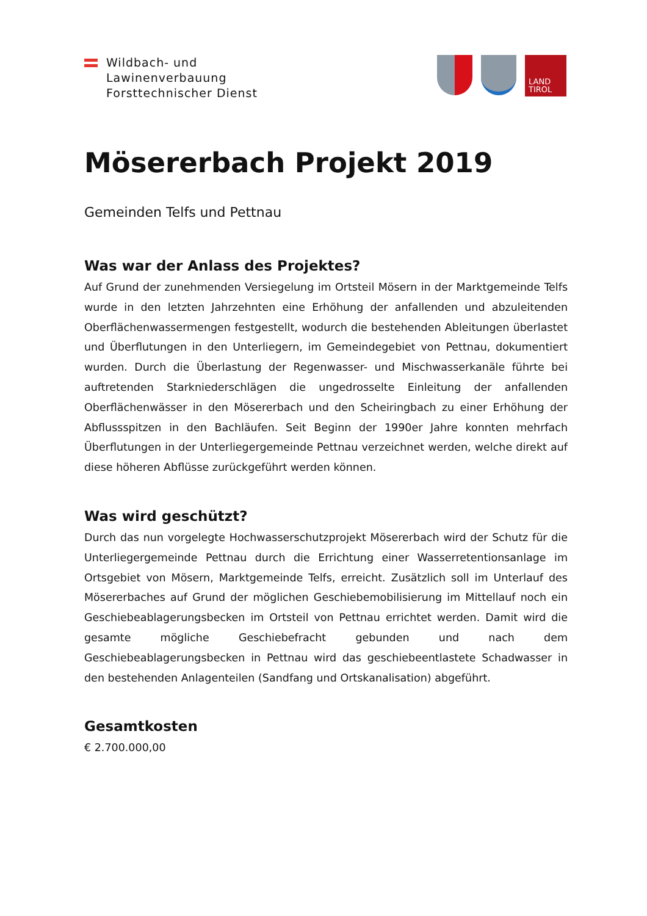Wildbach- und
Lawinenverbauung
Forsttechnischer Dienst
LAND
TIROL
Mösererbach Projekt 2019
Gemeinden Telfs und Pettnau
Was war der Anlass des Projektes?
Auf Grund der zunehmenden Versiegelung im Ortsteil Mösern in der Marktgemeinde Telfs wurde in den letzten Jahrzehnten eine Erhöhung der anfallenden und abzuleitenden Oberflächenwassermengen festgestellt, wodurch die bestehenden Ableitungen überlastet und Überflutungen in den Unterliegern, im Gemeindegebiet von Pettnau, dokumentiert wurden. Durch die Überlastung der Regenwasser- und Mischwasserkanäle führte bei auftretenden Starkniederschlägen die ungedrosselte Einleitung der anfallenden Oberflächenwässer in den Mösererbach und den Scheiringbach zu einer Erhöhung der Abflussspitzen in den Bachläufen. Seit Beginn der 1990er Jahre konnten mehrfach Überflutungen in der Unterliegergemeinde Pettnau verzeichnet werden, welche direkt auf diese höheren Abflüsse zurückgeführt werden können.
Was wird geschützt?
Durch das nun vorgelegte Hochwasserschutzprojekt Mösererbach wird der Schutz für die Unterliegergemeinde Pettnau durch die Errichtung einer Wasserretentionsanlage im Ortsgebiet von Mösern, Marktgemeinde Telfs, erreicht. Zusätzlich soll im Unterlauf des Mösererbaches auf Grund der möglichen Geschiebemobilisierung im Mittellauf noch ein Geschiebeablagerungsbecken im Ortsteil von Pettnau errichtet werden. Damit wird die gesamte mögliche Geschiebefracht gebunden und nach dem Geschiebeablagerungsbecken in Pettnau wird das geschiebeentlastete Schadwasser in den bestehenden Anlagenteilen (Sandfang und Ortskanalisation) abgeführt.
Gesamtkosten
€ 2.700.000,00